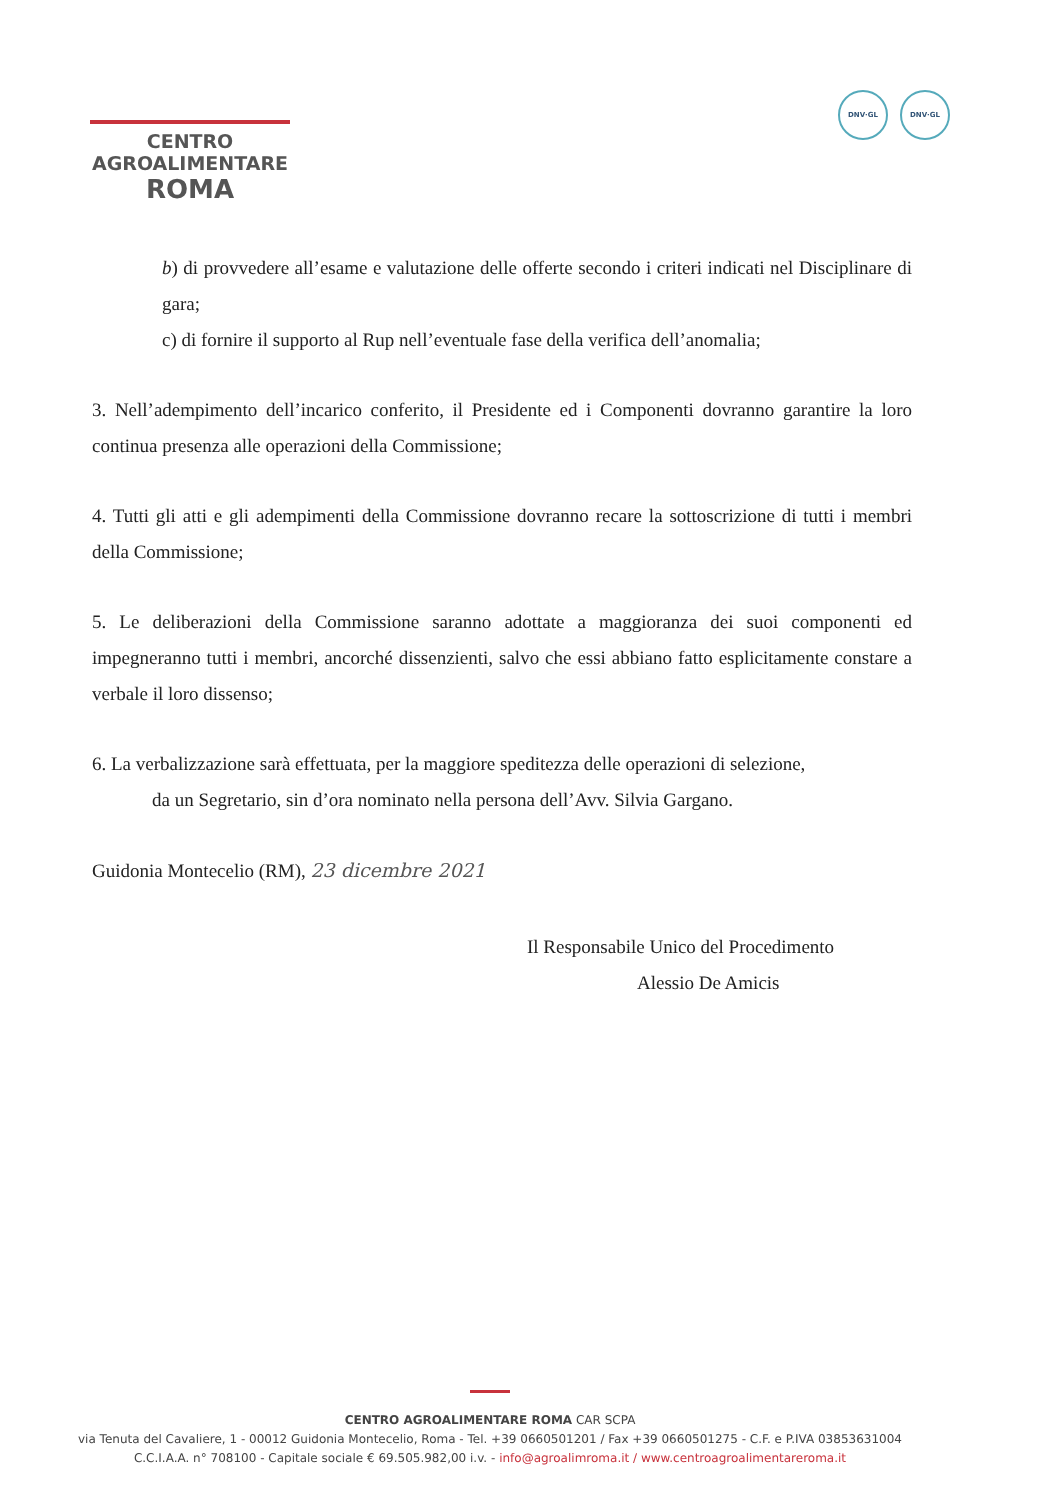CENTRO
AGROALIMENTARE
ROMA
DNV·GL DNV·GL
b) di provvedere all’esame e valutazione delle offerte secondo i criteri indicati nel Disciplinare di gara;
c) di fornire il supporto al Rup nell’eventuale fase della verifica dell’anomalia;
3. Nell’adempimento dell’incarico conferito, il Presidente ed i Componenti dovranno garantire la loro continua presenza alle operazioni della Commissione;
4. Tutti gli atti e gli adempimenti della Commissione dovranno recare la sottoscrizione di tutti i membri della Commissione;
5. Le deliberazioni della Commissione saranno adottate a maggioranza dei suoi componenti ed impegneranno tutti i membri, ancorché dissenzienti, salvo che essi abbiano fatto esplicitamente constare a verbale il loro dissenso;
6. La verbalizzazione sarà effettuata, per la maggiore speditezza delle operazioni di selezione,
da un Segretario, sin d’ora nominato nella persona dell’Avv. Silvia Gargano.
Guidonia Montecelio (RM), 23 dicembre 2021
Il Responsabile Unico del Procedimento
Alessio De Amicis
CENTRO AGROALIMENTARE ROMA CAR SCPA
via Tenuta del Cavaliere, 1 - 00012 Guidonia Montecelio, Roma - Tel. +39 0660501201 / Fax +39 0660501275 - C.F. e P.IVA 03853631004
C.C.I.A.A. n° 708100 - Capitale sociale € 69.505.982,00 i.v. - info@agroalimroma.it / www.centroagroalimentareroma.it